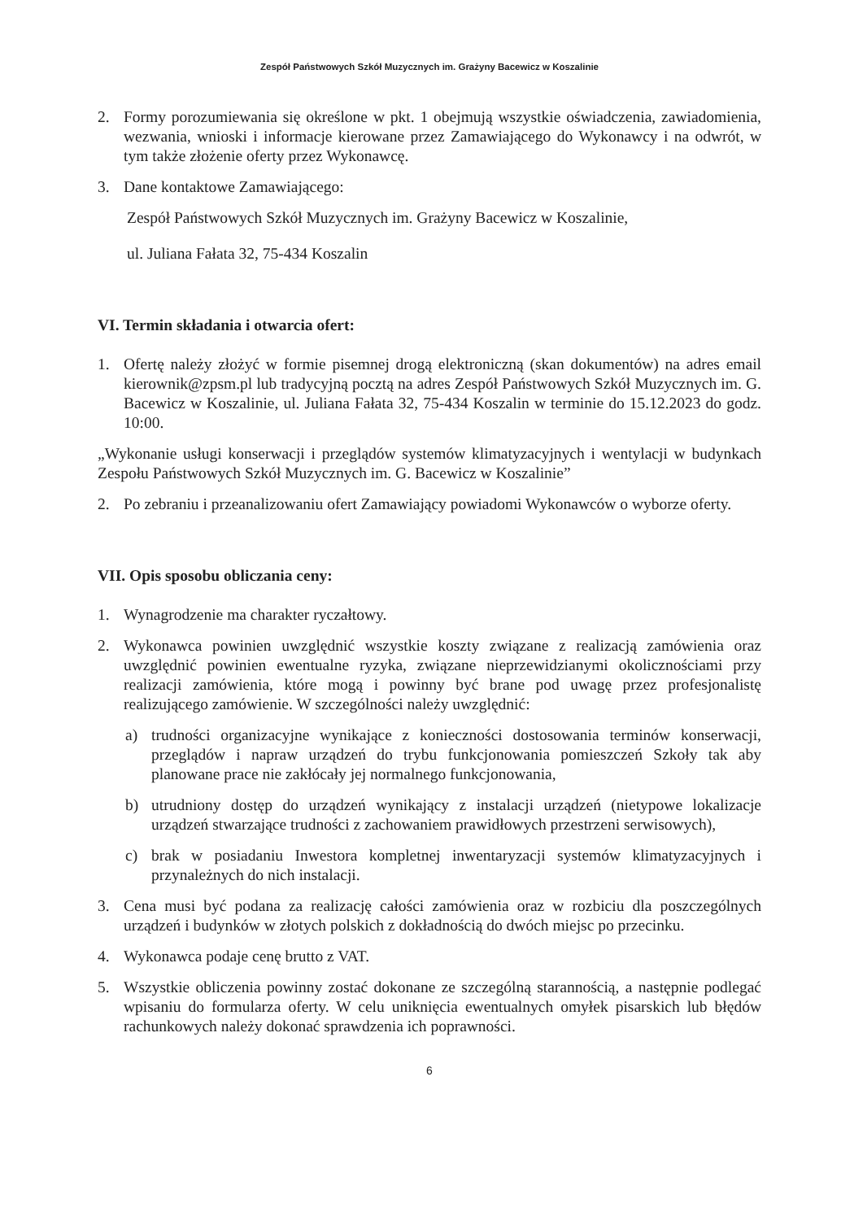Zespół Państwowych Szkół Muzycznych im. Grażyny Bacewicz w Koszalinie
2. Formy porozumiewania się określone w pkt. 1 obejmują wszystkie oświadczenia, zawiadomienia, wezwania, wnioski i informacje kierowane przez Zamawiającego do Wykonawcy i na odwrót, w tym także złożenie oferty przez Wykonawcę.
3. Dane kontaktowe Zamawiającego:
Zespół Państwowych Szkół Muzycznych im. Grażyny Bacewicz w Koszalinie,
ul. Juliana Fałata 32, 75-434 Koszalin
VI. Termin składania i otwarcia ofert:
1. Ofertę należy złożyć w formie pisemnej drogą elektroniczną (skan dokumentów) na adres email kierownik@zpsm.pl lub tradycyjną pocztą na adres Zespół Państwowych Szkół Muzycznych im. G. Bacewicz w Koszalinie, ul. Juliana Fałata 32, 75-434 Koszalin w terminie do 15.12.2023 do godz. 10:00.
„Wykonanie usługi konserwacji i przeglądów systemów klimatyzacyjnych i wentylacji w budynkach Zespołu Państwowych Szkół Muzycznych im. G. Bacewicz w Koszalinie”
2. Po zebraniu i przeanalizowaniu ofert Zamawiający powiadomi Wykonawców o wyborze oferty.
VII. Opis sposobu obliczania ceny:
1. Wynagrodzenie ma charakter ryczałtowy.
2. Wykonawca powinien uwzględnić wszystkie koszty związane z realizacją zamówienia oraz uwzględnić powinien ewentualne ryzyka, związane nieprzewidzianymi okolicznościami przy realizacji zamówienia, które mogą i powinny być brane pod uwagę przez profesjonalistę realizującego zamówienie. W szczególności należy uwzględnić:
a) trudności organizacyjne wynikające z konieczności dostosowania terminów konserwacji, przeglądów i napraw urządzeń do trybu funkcjonowania pomieszczeń Szkoły tak aby planowane prace nie zakłócały jej normalnego funkcjonowania,
b) utrudniony dostęp do urządzeń wynikający z instalacji urządzeń (nietypowe lokalizacje urządzeń stwarzające trudności z zachowaniem prawidłowych przestrzeni serwisowych),
c) brak w posiadaniu Inwestora kompletnej inwentaryzacji systemów klimatyzacyjnych i przynależnych do nich instalacji.
3. Cena musi być podana za realizację całości zamówienia oraz w rozbiciu dla poszczególnych urządzeń i budynków w złotych polskich z dokładnością do dwóch miejsc po przecinku.
4. Wykonawca podaje cenę brutto z VAT.
5. Wszystkie obliczenia powinny zostać dokonane ze szczególną starannością, a następnie podlegać wpisaniu do formularza oferty. W celu uniknięcia ewentualnych omyłek pisarskich lub błędów rachunkowych należy dokonać sprawdzenia ich poprawności.
6